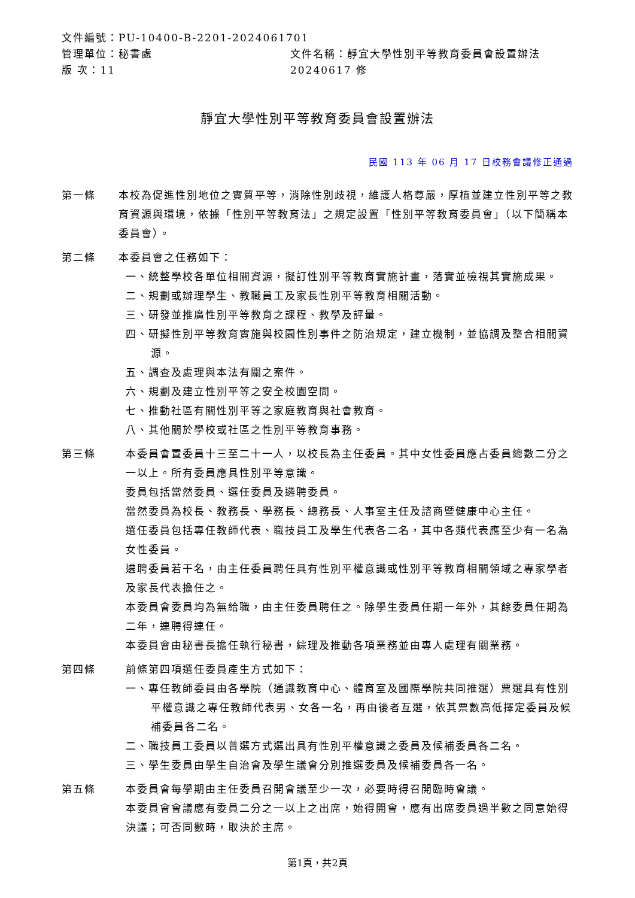文件編號：PU-10400-B-2201-2024061701
管理單位：秘書處 文件名稱：靜宜大學性別平等教育委員會設置辦法
版 次：11 20240617 修
靜宜大學性別平等教育委員會設置辦法
民國 113 年 06 月 17 日校務會議修正通過
第一條 本校為促進性別地位之實質平等，消除性別歧視，維護人格尊嚴，厚植並建立性別平等之教育資源與環境，依據「性別平等教育法」之規定設置「性別平等教育委員會」（以下簡稱本委員會）。
第二條 本委員會之任務如下：
一、統整學校各單位相關資源，擬訂性別平等教育實施計畫，落實並檢視其實施成果。
二、規劃或辦理學生、教職員工及家長性別平等教育相關活動。
三、研發並推廣性別平等教育之課程、教學及評量。
四、研擬性別平等教育實施與校園性別事件之防治規定，建立機制，並協調及整合相關資源。
五、調查及處理與本法有關之案件。
六、規劃及建立性別平等之安全校園空間。
七、推動社區有關性別平等之家庭教育與社會教育。
八、其他關於學校或社區之性別平等教育事務。
第三條 本委員會置委員十三至二十一人，以校長為主任委員。其中女性委員應占委員總數二分之一以上。所有委員應具性別平等意識。
委員包括當然委員、選任委員及遴聘委員。
當然委員為校長、教務長、學務長、總務長、人事室主任及諮商暨健康中心主任。
選任委員包括專任教師代表、職技員工及學生代表各二名，其中各類代表應至少有一名為女性委員。
遴聘委員若干名，由主任委員聘任具有性別平權意識或性別平等教育相關領域之專家學者及家長代表擔任之。
本委員會委員均為無給職，由主任委員聘任之。除學生委員任期一年外，其餘委員任期為二年，連聘得連任。
本委員會由秘書長擔任執行秘書，綜理及推動各項業務並由專人處理有關業務。
第四條 前條第四項選任委員產生方式如下：
一、專任教師委員由各學院（通識教育中心、體育室及國際學院共同推選）票選具有性別平權意識之專任教師代表男、女各一名，再由後者互選，依其票數高低擇定委員及候補委員各二名。
二、職技員工委員以普選方式選出具有性別平權意識之委員及候補委員各二名。
三、學生委員由學生自治會及學生議會分別推選委員及候補委員各一名。
第五條 本委員會每學期由主任委員召開會議至少一次，必要時得召開臨時會議。
本委員會會議應有委員二分之一以上之出席，始得開會，應有出席委員過半數之同意始得決議；可否同數時，取決於主席。
第1頁，共2頁